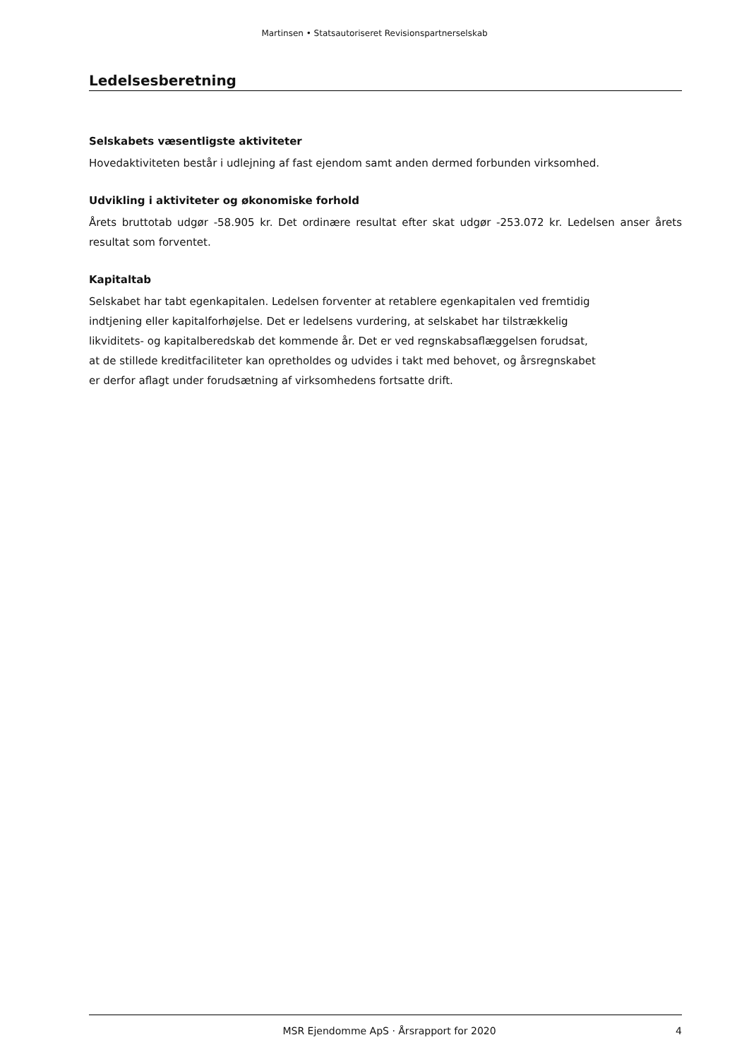Martinsen • Statsautoriseret Revisionspartnerselskab
Ledelsesberetning
Selskabets væsentligste aktiviteter
Hovedaktiviteten består i udlejning af fast ejendom samt anden dermed forbunden virksomhed.
Udvikling i aktiviteter og økonomiske forhold
Årets bruttotab udgør -58.905 kr. Det ordinære resultat efter skat udgør -253.072 kr. Ledelsen anser årets resultat som forventet.
Kapitaltab
Selskabet har tabt egenkapitalen. Ledelsen forventer at retablere egenkapitalen ved fremtidig
indtjening eller kapitalforhøjelse. Det er ledelsens vurdering, at selskabet har tilstrækkelig
likviditets- og kapitalberedskab det kommende år. Det er ved regnskabsaflæggelsen forudsat,
at de stillede kreditfaciliteter kan opretholdes og udvides i takt med behovet, og årsregnskabet
er derfor aflagt under forudsætning af virksomhedens fortsatte drift.
MSR Ejendomme ApS · Årsrapport for 2020 4